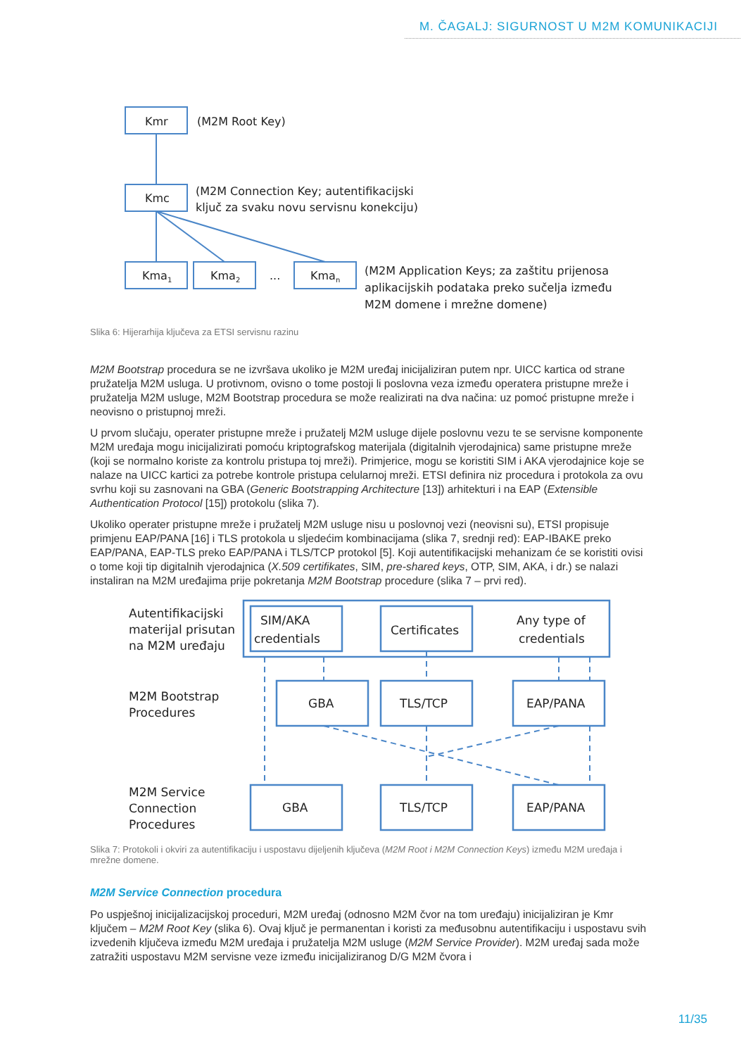M. ČAGALJ: SIGURNOST U M2M KOMUNIKACIJI
Kmr
(M2M Root Key)
Kmc
(M2M Connection Key; autentifikacijski
ključ za svaku novu servisnu konekciju)
Kma1
Kma2
...
Kman
(M2M Application Keys; za zaštitu prijenosa
aplikacijskih podataka preko sučelja između
M2M domene i mrežne domene)
Slika 6: Hijerarhija ključeva za ETSI servisnu razinu
M2M Bootstrap procedura se ne izvršava ukoliko je M2M uređaj inicijaliziran putem npr. UICC kartica od strane pružatelja M2M usluga. U protivnom, ovisno o tome postoji li poslovna veza između operatera pristupne mreže i pružatelja M2M usluge, M2M Bootstrap procedura se može realizirati na dva načina: uz pomoć pristupne mreže i neovisno o pristupnoj mreži.
U prvom slučaju, operater pristupne mreže i pružatelj M2M usluge dijele poslovnu vezu te se servisne komponente M2M uređaja mogu inicijalizirati pomoću kriptografskog materijala (digitalnih vjerodajnica) same pristupne mreže (koji se normalno koriste za kontrolu pristupa toj mreži). Primjerice, mogu se koristiti SIM i AKA vjerodajnice koje se nalaze na UICC kartici za potrebe kontrole pristupa celularnoj mreži. ETSI definira niz procedura i protokola za ovu svrhu koji su zasnovani na GBA (Generic Bootstrapping Architecture [13]) arhitekturi i na EAP (Extensible Authentication Protocol [15]) protokolu (slika 7).
Ukoliko operater pristupne mreže i pružatelj M2M usluge nisu u poslovnoj vezi (neovisni su), ETSI propisuje primjenu EAP/PANA [16] i TLS protokola u sljedećim kombinacijama (slika 7, srednji red): EAP-IBAKE preko EAP/PANA, EAP-TLS preko EAP/PANA i TLS/TCP protokol [5]. Koji autentifikacijski mehanizam će se koristiti ovisi o tome koji tip digitalnih vjerodajnica (X.509 certifikates, SIM, pre-shared keys, OTP, SIM, AKA, i dr.) se nalazi instaliran na M2M uređajima prije pokretanja M2M Bootstrap procedure (slika 7 – prvi red).
Autentifikacijski
materijal prisutan
na M2M uređaju
SIM/AKA
credentials
Certificates
Any type of
credentials
M2M Bootstrap
Procedures
GBA
TLS/TCP
EAP/PANA
M2M Service
Connection
Procedures
GBA
TLS/TCP
EAP/PANA
Slika 7: Protokoli i okviri za autentifikaciju i uspostavu dijeljenih ključeva (M2M Root i M2M Connection Keys) između M2M uređaja i mrežne domene.
M2M Service Connection procedura
Po uspješnoj inicijalizacijskoj proceduri, M2M uređaj (odnosno M2M čvor na tom uređaju) inicijaliziran je Kmr ključem – M2M Root Key (slika 6). Ovaj ključ je permanentan i koristi za međusobnu autentifikaciju i uspostavu svih izvedenih ključeva između M2M uređaja i pružatelja M2M usluge (M2M Service Provider). M2M uređaj sada može zatražiti uspostavu M2M servisne veze između inicijaliziranog D/G M2M čvora i
11/35